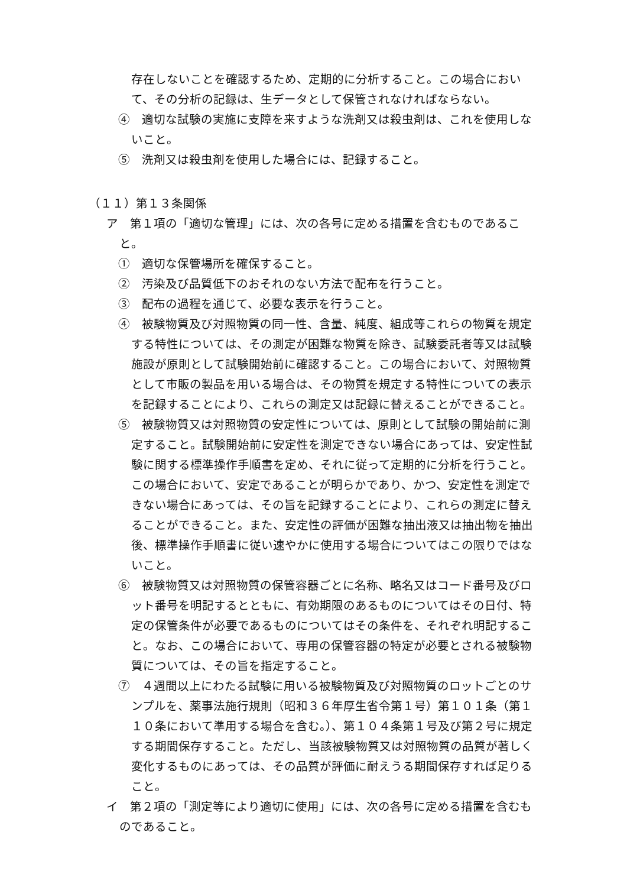存在しないことを確認するため、定期的に分析すること。この場合において、その分析の記録は、生データとして保管されなければならない。
④　適切な試験の実施に支障を来すような洗剤又は殺虫剤は、これを使用しないこと。
⑤　洗剤又は殺虫剤を使用した場合には、記録すること。
（１１）第１３条関係
ア　第１項の「適切な管理」には、次の各号に定める措置を含むものであること。
①　適切な保管場所を確保すること。
②　汚染及び品質低下のおそれのない方法で配布を行うこと。
③　配布の過程を通じて、必要な表示を行うこと。
④　被験物質及び対照物質の同一性、含量、純度、組成等これらの物質を規定する特性については、その測定が困難な物質を除き、試験委託者等又は試験施設が原則として試験開始前に確認すること。この場合において、対照物質として市販の製品を用いる場合は、その物質を規定する特性についての表示を記録することにより、これらの測定又は記録に替えることができること。
⑤　被験物質又は対照物質の安定性については、原則として試験の開始前に測定すること。試験開始前に安定性を測定できない場合にあっては、安定性試験に関する標準操作手順書を定め、それに従って定期的に分析を行うこと。この場合において、安定であることが明らかであり、かつ、安定性を測定できない場合にあっては、その旨を記録することにより、これらの測定に替えることができること。また、安定性の評価が困難な抽出液又は抽出物を抽出後、標準操作手順書に従い速やかに使用する場合についてはこの限りではないこと。
⑥　被験物質又は対照物質の保管容器ごとに名称、略名又はコード番号及びロット番号を明記するとともに、有効期限のあるものについてはその日付、特定の保管条件が必要であるものについてはその条件を、それぞれ明記すること。なお、この場合において、専用の保管容器の特定が必要とされる被験物質については、その旨を指定すること。
⑦　４週間以上にわたる試験に用いる被験物質及び対照物質のロットごとのサンプルを、薬事法施行規則（昭和３６年厚生省令第１号）第１０１条（第１１０条において準用する場合を含む。）、第１０４条第１号及び第２号に規定する期間保存すること。ただし、当該被験物質又は対照物質の品質が著しく変化するものにあっては、その品質が評価に耐えうる期間保存すれば足りること。
イ　第２項の「測定等により適切に使用」には、次の各号に定める措置を含むものであること。